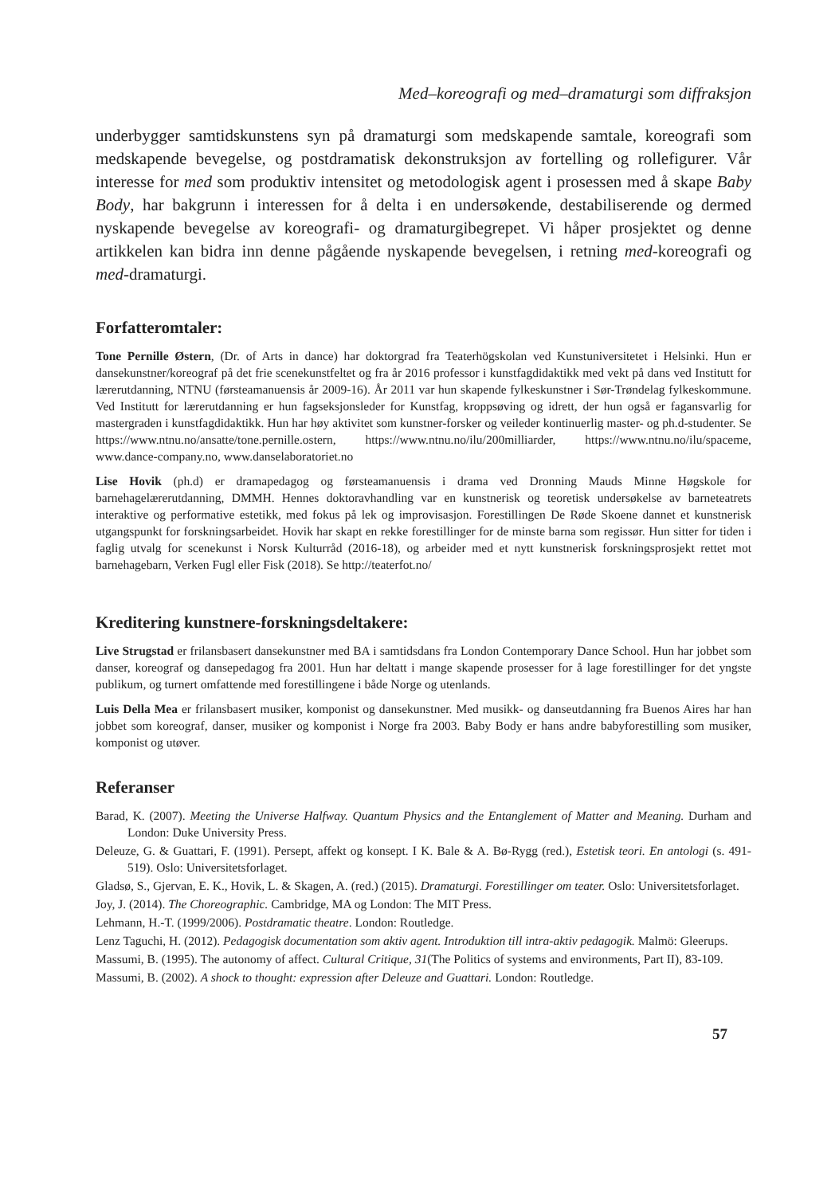Med–koreografi og med–dramaturgi som diffraksjon
underbygger samtidskunstens syn på dramaturgi som medskapende samtale, koreografi som medskapende bevegelse, og postdramatisk dekonstruksjon av fortelling og rollefigurer. Vår interesse for med som produktiv intensitet og metodologisk agent i prosessen med å skape Baby Body, har bakgrunn i interessen for å delta i en undersøkende, destabiliserende og dermed nyskapende bevegelse av koreografi- og dramaturgibegrepet. Vi håper prosjektet og denne artikkelen kan bidra inn denne pågående nyskapende bevegelsen, i retning med-koreografi og med-dramaturgi.
Forfatteromtaler:
Tone Pernille Østern, (Dr. of Arts in dance) har doktorgrad fra Teaterhögskolan ved Kunstuniversitetet i Helsinki. Hun er dansekunstner/koreograf på det frie scenekunstfeltet og fra år 2016 professor i kunstfagdidaktikk med vekt på dans ved Institutt for lærerutdanning, NTNU (førsteamanuensis år 2009-16). År 2011 var hun skapende fylkeskunstner i Sør-Trøndelag fylkeskommune. Ved Institutt for lærerutdanning er hun fagseksjonsleder for Kunstfag, kroppsøving og idrett, der hun også er fagansvarlig for mastergraden i kunstfagdidaktikk. Hun har høy aktivitet som kunstner-forsker og veileder kontinuerlig master- og ph.d-studenter. Se https://www.ntnu.no/ansatte/tone.pernille.ostern, https://www.ntnu.no/ilu/200milliarder, https://www.ntnu.no/ilu/spaceme, www.dance-company.no, www.danselaboratoriet.no
Lise Hovik (ph.d) er dramapedagog og førsteamanuensis i drama ved Dronning Mauds Minne Høgskole for barnehagelærerutdanning, DMMH. Hennes doktoravhandling var en kunstnerisk og teoretisk undersøkelse av barneteatrets interaktive og performative estetikk, med fokus på lek og improvisasjon. Forestillingen De Røde Skoene dannet et kunstnerisk utgangspunkt for forskningsarbeidet. Hovik har skapt en rekke forestillinger for de minste barna som regissør. Hun sitter for tiden i faglig utvalg for scenekunst i Norsk Kulturråd (2016-18), og arbeider med et nytt kunstnerisk forskningsprosjekt rettet mot barnehagebarn, Verken Fugl eller Fisk (2018). Se http://teaterfot.no/
Kreditering kunstnere-forskningsdeltakere:
Live Strugstad er frilansbasert dansekunstner med BA i samtidsdans fra London Contemporary Dance School. Hun har jobbet som danser, koreograf og dansepedagog fra 2001. Hun har deltatt i mange skapende prosesser for å lage forestillinger for det yngste publikum, og turnert omfattende med forestillingene i både Norge og utenlands.
Luis Della Mea er frilansbasert musiker, komponist og dansekunstner. Med musikk- og danseutdanning fra Buenos Aires har han jobbet som koreograf, danser, musiker og komponist i Norge fra 2003. Baby Body er hans andre babyforestilling som musiker, komponist og utøver.
Referanser
Barad, K. (2007). Meeting the Universe Halfway. Quantum Physics and the Entanglement of Matter and Meaning. Durham and London: Duke University Press.
Deleuze, G. & Guattari, F. (1991). Persept, affekt og konsept. I K. Bale & A. Bø-Rygg (red.), Estetisk teori. En antologi (s. 491-519). Oslo: Universitetsforlaget.
Gladsø, S., Gjervan, E. K., Hovik, L. & Skagen, A. (red.) (2015). Dramaturgi. Forestillinger om teater. Oslo: Universitetsforlaget.
Joy, J. (2014). The Choreographic. Cambridge, MA og London: The MIT Press.
Lehmann, H.-T. (1999/2006). Postdramatic theatre. London: Routledge.
Lenz Taguchi, H. (2012). Pedagogisk documentation som aktiv agent. Introduktion till intra-aktiv pedagogik. Malmö: Gleerups.
Massumi, B. (1995). The autonomy of affect. Cultural Critique, 31(The Politics of systems and environments, Part II), 83-109.
Massumi, B. (2002). A shock to thought: expression after Deleuze and Guattari. London: Routledge.
57